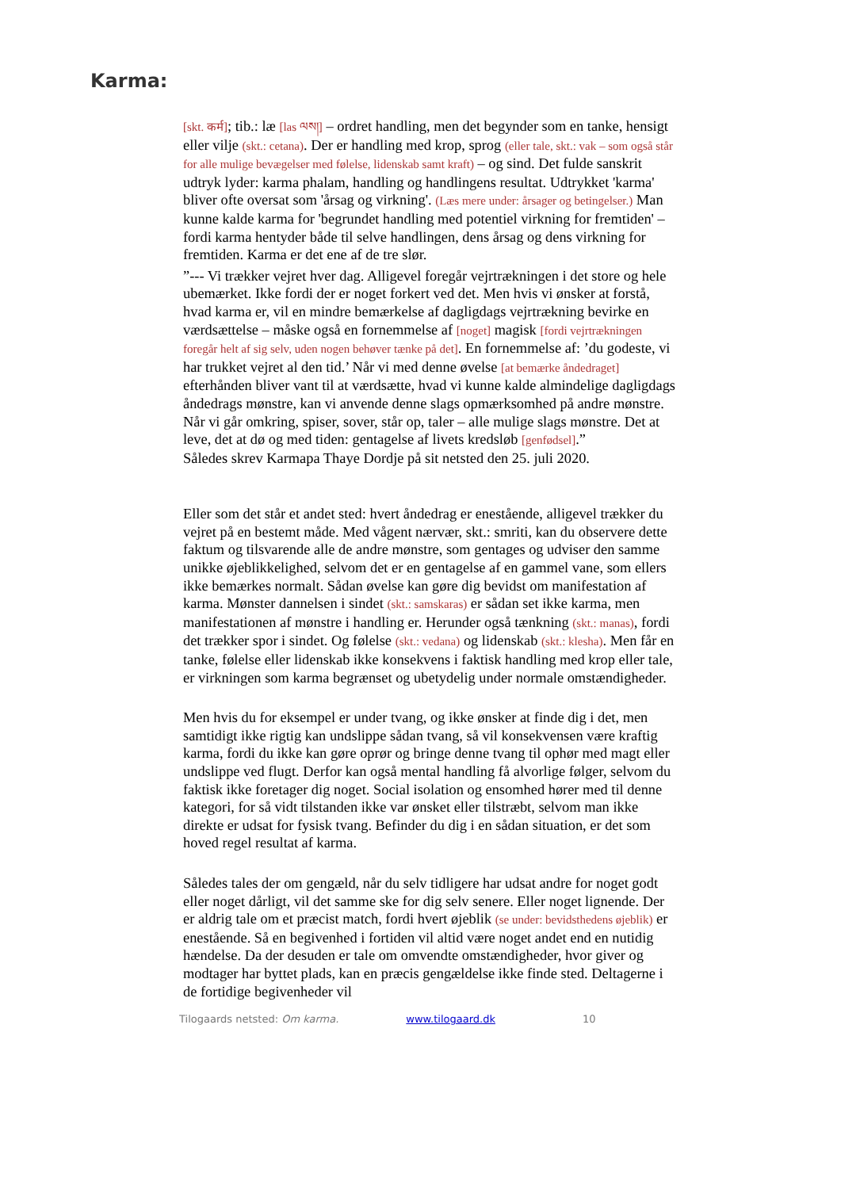Karma:
[skt. कर्म]; tib.: læ [las ལས།] – ordret handling, men det begynder som en tanke, hensigt eller vilje (skt.: cetana). Der er handling med krop, sprog (eller tale, skt.: vak – som også står for alle mulige bevægelser med følelse, lidenskab samt kraft) – og sind. Det fulde sanskrit udtryk lyder: karma phalam, handling og handlingens resultat. Udtrykket 'karma' bliver ofte oversat som 'årsag og virkning'. (Læs mere under: årsager og betingelser.) Man kunne kalde karma for 'begrundet handling med potentiel virkning for fremtiden' – fordi karma hentyder både til selve handlingen, dens årsag og dens virkning for fremtiden. Karma er det ene af de tre slør.
”--- Vi trækker vejret hver dag. Alligevel foregår vejrtrækningen i det store og hele ubemærket. Ikke fordi der er noget forkert ved det. Men hvis vi ønsker at forstå, hvad karma er, vil en mindre bemærkelse af dagligdags vejrtrækning bevirke en værdsættelse – måske også en fornemmelse af [noget] magisk [fordi vejrtrækningen foregår helt af sig selv, uden nogen behøver tænke på det]. En fornemmelse af: ’du godeste, vi har trukket vejret al den tid.’ Når vi med denne øvelse [at bemærke åndedraget] efterhånden bliver vant til at værdsætte, hvad vi kunne kalde almindelige dagligdags åndedrags mønstre, kan vi anvende denne slags opmærksomhed på andre mønstre. Når vi går omkring, spiser, sover, står op, taler – alle mulige slags mønstre. Det at leve, det at dø og med tiden: gentagelse af livets kredsløb [genfødsel].”
Således skrev Karmapa Thaye Dordje på sit netsted den 25. juli 2020.
Eller som det står et andet sted: hvert åndedrag er enestående, alligevel trækker du vejret på en bestemt måde. Med vågent nærvær, skt.: smriti, kan du observere dette faktum og tilsvarende alle de andre mønstre, som gentages og udviser den samme unikke øjeblikkelighed, selvom det er en gentagelse af en gammel vane, som ellers ikke bemærkes normalt. Sådan øvelse kan gøre dig bevidst om manifestation af karma. Mønster dannelsen i sindet (skt.: samskaras) er sådan set ikke karma, men manifestationen af mønstre i handling er. Herunder også tænkning (skt.: manas), fordi det trækker spor i sindet. Og følelse (skt.: vedana) og lidenskab (skt.: klesha). Men får en tanke, følelse eller lidenskab ikke konsekvens i faktisk handling med krop eller tale, er virkningen som karma begrænset og ubetydelig under normale omstændigheder.
Men hvis du for eksempel er under tvang, og ikke ønsker at finde dig i det, men samtidigt ikke rigtig kan undslippe sådan tvang, så vil konsekvensen være kraftig karma, fordi du ikke kan gøre oprør og bringe denne tvang til ophør med magt eller undslippe ved flugt. Derfor kan også mental handling få alvorlige følger, selvom du faktisk ikke foretager dig noget. Social isolation og ensomhed hører med til denne kategori, for så vidt tilstanden ikke var ønsket eller tilstræbt, selvom man ikke direkte er udsat for fysisk tvang. Befinder du dig i en sådan situation, er det som hoved regel resultat af karma.
Således tales der om gengæld, når du selv tidligere har udsat andre for noget godt eller noget dårligt, vil det samme ske for dig selv senere. Eller noget lignende. Der er aldrig tale om et præcist match, fordi hvert øjeblik (se under: bevidsthedens øjeblik) er enestående. Så en begivenhed i fortiden vil altid være noget andet end en nutidig hændelse. Da der desuden er tale om omvendte omstændigheder, hvor giver og modtager har byttet plads, kan en præcis gengældelse ikke finde sted. Deltagerne i de fortidige begivenheder vil
Tilogaards netsted: Om karma. www.tilogaard.dk 10